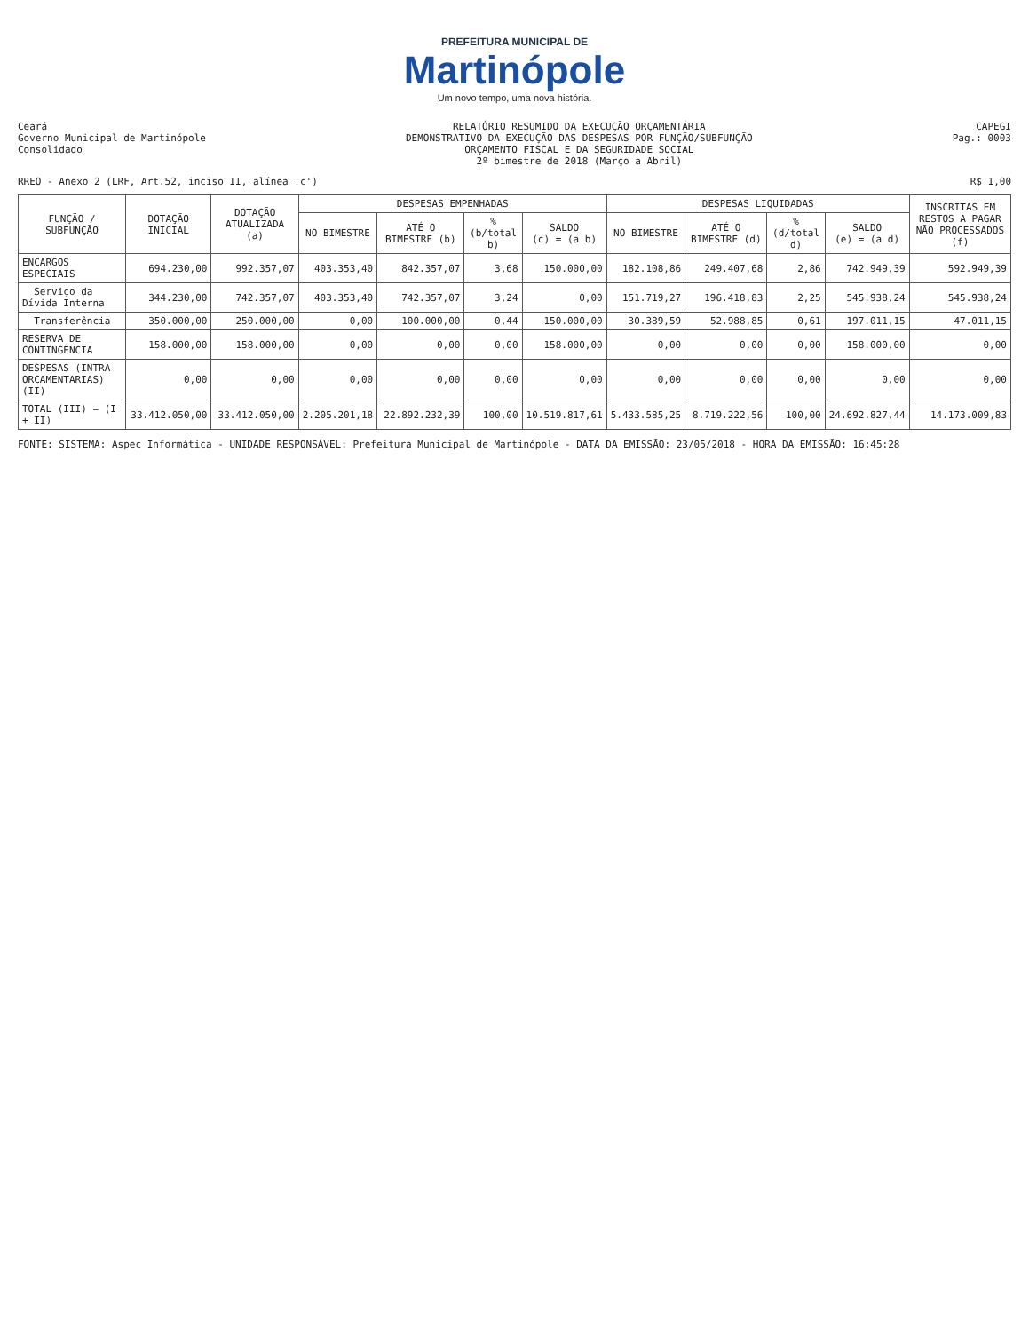PREFEITURA MUNICIPAL DE
Martinópole
Um novo tempo, uma nova história.
Ceará
Governo Municipal de Martinópole
Consolidado
RELATÓRIO RESUMIDO DA EXECUÇÃO ORÇAMENTÁRIA
DEMONSTRATIVO DA EXECUÇÃO DAS DESPESAS POR FUNÇÃO/SUBFUNÇÃO
ORÇAMENTO FISCAL E DA SEGURIDADE SOCIAL
2º bimestre de 2018 (Março a Abril)
CAPEGI
Pag.: 0003
RREO - Anexo 2 (LRF, Art.52, inciso II, alínea 'c')
R$ 1,00
| FUNÇÃO / SUBFUNÇÃO | DOTAÇÃO INICIAL | DOTAÇÃO ATUALIZADA (a) | DESPESAS EMPENHADAS | | | | DESPESAS LIQUIDADAS | | | | INSCRITAS EM RESTOS A PAGAR NÃO PROCESSADOS (f) |
| --- | --- | --- | --- | --- | --- | --- | --- | --- | --- | --- | --- |
| | | | NO BIMESTRE | ATÉ O BIMESTRE (b) | % (b/total b) | SALDO (c) = (a b) | NO BIMESTRE | ATÉ O BIMESTRE (d) | % (d/total d) | SALDO (e) = (a d) | |
| ENCARGOS ESPECIAIS | 694.230,00 | 992.357,07 | 403.353,40 | 842.357,07 | 3,68 | 150.000,00 | 182.108,86 | 249.407,68 | 2,86 | 742.949,39 | 592.949,39 |
| Serviço da Dívida Interna | 344.230,00 | 742.357,07 | 403.353,40 | 742.357,07 | 3,24 | 0,00 | 151.719,27 | 196.418,83 | 2,25 | 545.938,24 | 545.938,24 |
| Transferência | 350.000,00 | 250.000,00 | 0,00 | 100.000,00 | 0,44 | 150.000,00 | 30.389,59 | 52.988,85 | 0,61 | 197.011,15 | 47.011,15 |
| RESERVA DE CONTINGÊNCIA | 158.000,00 | 158.000,00 | 0,00 | 0,00 | 0,00 | 158.000,00 | 0,00 | 0,00 | 0,00 | 158.000,00 | 0,00 |
| DESPESAS (INTRA ORCAMENTARIAS) (II) | 0,00 | 0,00 | 0,00 | 0,00 | 0,00 | 0,00 | 0,00 | 0,00 | 0,00 | 0,00 | 0,00 |
| TOTAL (III) = (I + II) | 33.412.050,00 | 33.412.050,00 | 2.205.201,18 | 22.892.232,39 | 100,00 | 10.519.817,61 | 5.433.585,25 | 8.719.222,56 | 100,00 | 24.692.827,44 | 14.173.009,83 |
FONTE: SISTEMA: Aspec Informática - UNIDADE RESPONSÁVEL: Prefeitura Municipal de Martinópole - DATA DA EMISSÃO: 23/05/2018 - HORA DA EMISSÃO: 16:45:28